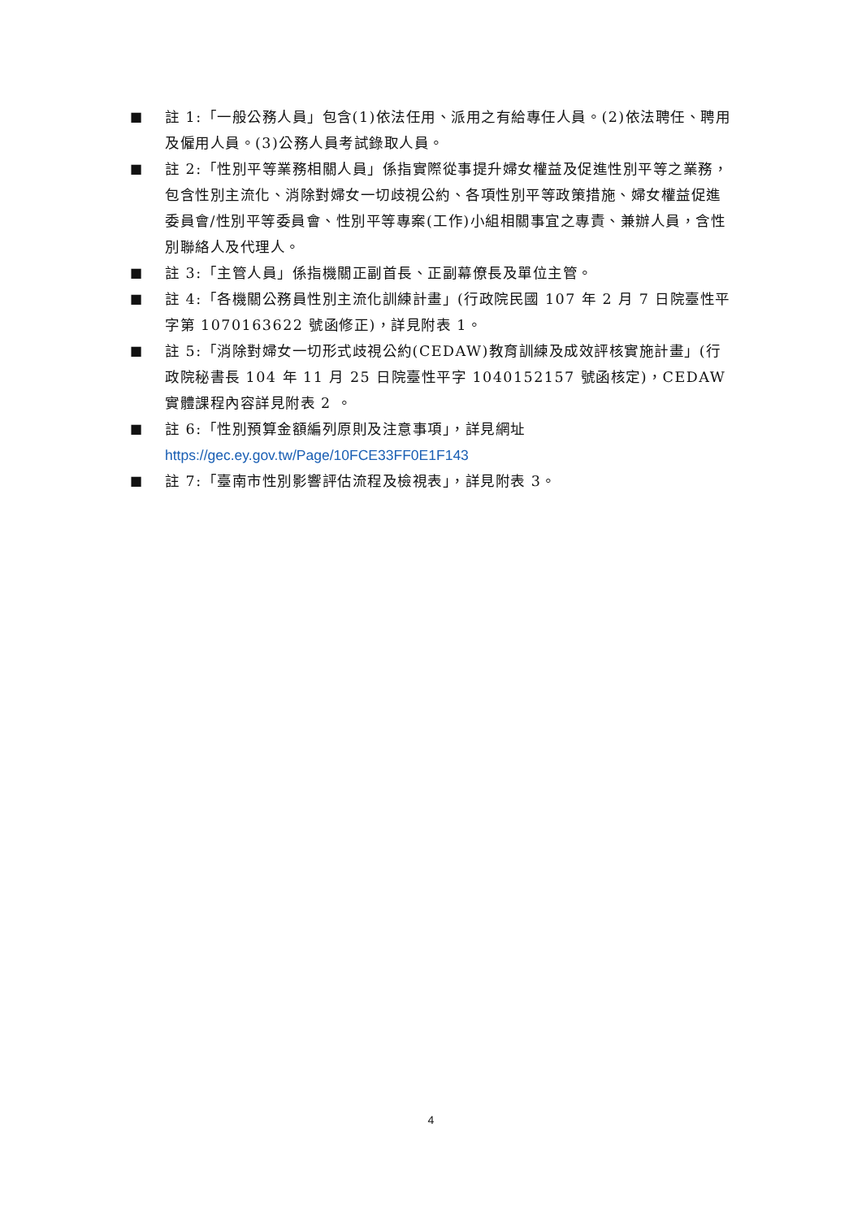■ 註 1:「一般公務人員」包含(1)依法任用、派用之有給專任人員。(2)依法聘任、聘用及僱用人員。(3)公務人員考試錄取人員。
■ 註 2:「性別平等業務相關人員」係指實際從事提升婦女權益及促進性別平等之業務，包含性別主流化、消除對婦女一切歧視公約、各項性別平等政策措施、婦女權益促進委員會/性別平等委員會、性別平等專案(工作)小組相關事宜之專責、兼辦人員，含性別聯絡人及代理人。
■ 註 3:「主管人員」係指機關正副首長、正副幕僚長及單位主管。
■ 註 4:「各機關公務員性別主流化訓練計畫」(行政院民國 107 年 2 月 7 日院臺性平字第 1070163622 號函修正)，詳見附表 1。
■ 註 5:「消除對婦女一切形式歧視公約(CEDAW)教育訓練及成效評核實施計畫」(行政院秘書長 104 年 11 月 25 日院臺性平字 1040152157 號函核定)，CEDAW 實體課程內容詳見附表 2 。
■ 註 6:「性別預算金額編列原則及注意事項」，詳見網址
https://gec.ey.gov.tw/Page/10FCE33FF0E1F143
■ 註 7:「臺南市性別影響評估流程及檢視表」，詳見附表 3。
4